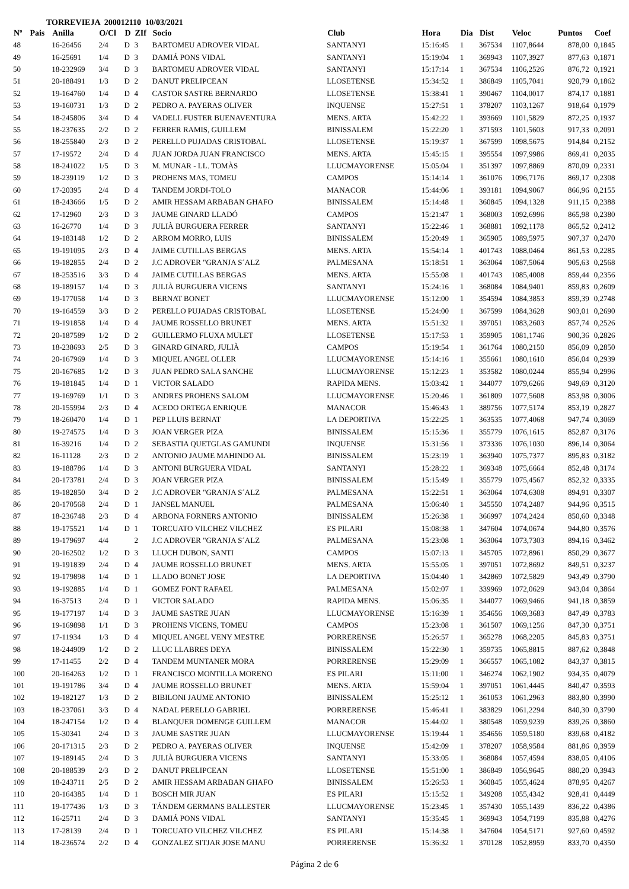TORREVIEJA 200012110 10/03/2021
| Nº | Pais | Anilla | O/Cl | D | ZIf | Socio | Club | Hora | Dia | Dist | Veloc | Puntos | Coef |
| --- | --- | --- | --- | --- | --- | --- | --- | --- | --- | --- | --- | --- | --- |
| 48 | | 16-26456 | 2/4 | D | 3 | BARTOMEU ADROVER VIDAL | SANTANYI | 15:16:45 | 1 | 367534 | 1107,8644 | 878,00 | 0,1845 |
| 49 | | 16-25691 | 1/4 | D | 3 | DAMIÁ PONS VIDAL | SANTANYI | 15:19:04 | 1 | 369943 | 1107,3927 | 877,63 | 0,1871 |
| 50 | | 18-232969 | 3/4 | D | 3 | BARTOMEU ADROVER VIDAL | SANTANYI | 15:17:14 | 1 | 367534 | 1106,2526 | 876,72 | 0,1921 |
| 51 | | 20-188491 | 1/3 | D | 2 | DANUT PRELIPCEAN | LLOSETENSE | 15:34:52 | 1 | 386849 | 1105,7041 | 920,79 | 0,1862 |
| 52 | | 19-164760 | 1/4 | D | 4 | CASTOR SASTRE BERNARDO | LLOSETENSE | 15:38:41 | 1 | 390467 | 1104,0017 | 874,17 | 0,1881 |
| 53 | | 19-160731 | 1/3 | D | 2 | PEDRO A. PAYERAS OLIVER | INQUENSE | 15:27:51 | 1 | 378207 | 1103,1267 | 918,64 | 0,1979 |
| 54 | | 18-245806 | 3/4 | D | 4 | VADELL FUSTER BUENAVENTURA | MENS. ARTA | 15:42:22 | 1 | 393669 | 1101,5829 | 872,25 | 0,1937 |
| 55 | | 18-237635 | 2/2 | D | 2 | FERRER RAMIS, GUILLEM | BINISSALEM | 15:22:20 | 1 | 371593 | 1101,5603 | 917,33 | 0,2091 |
| 56 | | 18-255840 | 2/3 | D | 2 | PERELLO PUJADAS CRISTOBAL | LLOSETENSE | 15:19:37 | 1 | 367599 | 1098,5675 | 914,84 | 0,2152 |
| 57 | | 17-19572 | 2/4 | D | 4 | JUAN JORDA JUAN FRANCISCO | MENS. ARTA | 15:45:15 | 1 | 395554 | 1097,9986 | 869,41 | 0,2035 |
| 58 | | 18-241022 | 1/5 | D | 3 | M. MUNAR - LL. TOMÀS | LLUCMAYORENSE | 15:05:04 | 1 | 351397 | 1097,8869 | 870,09 | 0,2331 |
| 59 | | 18-239119 | 1/2 | D | 3 | PROHENS MAS, TOMEU | CAMPOS | 15:14:14 | 1 | 361076 | 1096,7176 | 869,17 | 0,2308 |
| 60 | | 17-20395 | 2/4 | D | 4 | TANDEM JORDI-TOLO | MANACOR | 15:44:06 | 1 | 393181 | 1094,9067 | 866,96 | 0,2155 |
| 61 | | 18-243666 | 1/5 | D | 2 | AMIR HESSAM ARBABAN GHAFO | BINISSALEM | 15:14:48 | 1 | 360845 | 1094,1328 | 911,15 | 0,2388 |
| 62 | | 17-12960 | 2/3 | D | 3 | JAUME GINARD LLADÓ | CAMPOS | 15:21:47 | 1 | 368003 | 1092,6996 | 865,98 | 0,2380 |
| 63 | | 16-26770 | 1/4 | D | 3 | JULIÀ BURGUERA FERRER | SANTANYI | 15:22:46 | 1 | 368881 | 1092,1178 | 865,52 | 0,2412 |
| 64 | | 19-183148 | 1/2 | D | 2 | ARROM MORRO, LUIS | BINISSALEM | 15:20:49 | 1 | 365905 | 1089,5975 | 907,37 | 0,2470 |
| 65 | | 19-191095 | 2/3 | D | 4 | JAIME CUTILLAS BERGAS | MENS. ARTA | 15:54:14 | 1 | 401743 | 1088,0464 | 861,53 | 0,2285 |
| 66 | | 19-182855 | 2/4 | D | 2 | J.C ADROVER "GRANJA S´ALZ | PALMESANA | 15:18:51 | 1 | 363064 | 1087,5064 | 905,63 | 0,2568 |
| 67 | | 18-253516 | 3/3 | D | 4 | JAIME CUTILLAS BERGAS | MENS. ARTA | 15:55:08 | 1 | 401743 | 1085,4008 | 859,44 | 0,2356 |
| 68 | | 19-189157 | 1/4 | D | 3 | JULIÀ BURGUERA VICENS | SANTANYI | 15:24:16 | 1 | 368084 | 1084,9401 | 859,83 | 0,2609 |
| 69 | | 19-177058 | 1/4 | D | 3 | BERNAT BONET | LLUCMAYORENSE | 15:12:00 | 1 | 354594 | 1084,3853 | 859,39 | 0,2748 |
| 70 | | 19-164559 | 3/3 | D | 2 | PERELLO PUJADAS CRISTOBAL | LLOSETENSE | 15:24:00 | 1 | 367599 | 1084,3628 | 903,01 | 0,2690 |
| 71 | | 19-191858 | 1/4 | D | 4 | JAUME ROSSELLO BRUNET | MENS. ARTA | 15:51:32 | 1 | 397051 | 1083,2603 | 857,74 | 0,2526 |
| 72 | | 20-187589 | 1/2 | D | 2 | GUILLERMO FLUXA MULET | LLOSETENSE | 15:17:53 | 1 | 359905 | 1081,1746 | 900,36 | 0,2826 |
| 73 | | 18-238693 | 2/5 | D | 3 | GINARD GINARD, JULIÀ | CAMPOS | 15:19:54 | 1 | 361764 | 1080,2150 | 856,09 | 0,2850 |
| 74 | | 20-167969 | 1/4 | D | 3 | MIQUEL ANGEL OLLER | LLUCMAYORENSE | 15:14:16 | 1 | 355661 | 1080,1610 | 856,04 | 0,2939 |
| 75 | | 20-167685 | 1/2 | D | 3 | JUAN PEDRO SALA SANCHE | LLUCMAYORENSE | 15:12:23 | 1 | 353582 | 1080,0244 | 855,94 | 0,2996 |
| 76 | | 19-181845 | 1/4 | D | 1 | VICTOR SALADO | RAPIDA MENS. | 15:03:42 | 1 | 344077 | 1079,6266 | 949,69 | 0,3120 |
| 77 | | 19-169769 | 1/1 | D | 3 | ANDRES PROHENS SALOM | LLUCMAYORENSE | 15:20:46 | 1 | 361809 | 1077,5608 | 853,98 | 0,3006 |
| 78 | | 20-155994 | 2/3 | D | 4 | ACEDO ORTEGA ENRIQUE | MANACOR | 15:46:43 | 1 | 389756 | 1077,5174 | 853,19 | 0,2827 |
| 79 | | 18-260470 | 1/4 | D | 1 | PEP LLUIS BERNAT | LA DEPORTIVA | 15:22:25 | 1 | 363535 | 1077,4068 | 947,74 | 0,3069 |
| 80 | | 19-274575 | 1/4 | D | 3 | JOAN VERGER PIZA | BINISSALEM | 15:15:36 | 1 | 355779 | 1076,1615 | 852,87 | 0,3176 |
| 81 | | 16-39216 | 1/4 | D | 2 | SEBASTIA QUETGLAS GAMUNDI | INQUENSE | 15:31:56 | 1 | 373336 | 1076,1030 | 896,14 | 0,3064 |
| 82 | | 16-11128 | 2/3 | D | 2 | ANTONIO JAUME MAHINDO AL | BINISSALEM | 15:23:19 | 1 | 363940 | 1075,7377 | 895,83 | 0,3182 |
| 83 | | 19-188786 | 1/4 | D | 3 | ANTONI BURGUERA VIDAL | SANTANYI | 15:28:22 | 1 | 369348 | 1075,6664 | 852,48 | 0,3174 |
| 84 | | 20-173781 | 2/4 | D | 3 | JOAN VERGER PIZA | BINISSALEM | 15:15:49 | 1 | 355779 | 1075,4567 | 852,32 | 0,3335 |
| 85 | | 19-182850 | 3/4 | D | 2 | J.C ADROVER "GRANJA S´ALZ | PALMESANA | 15:22:51 | 1 | 363064 | 1074,6308 | 894,91 | 0,3307 |
| 86 | | 20-170568 | 2/4 | D | 1 | JANSEL MANUEL | PALMESANA | 15:06:40 | 1 | 345550 | 1074,2487 | 944,96 | 0,3515 |
| 87 | | 18-236748 | 2/3 | D | 4 | ARBONA FORNERS ANTONIO | BINISSALEM | 15:26:38 | 1 | 366997 | 1074,2424 | 850,60 | 0,3348 |
| 88 | | 19-175521 | 1/4 | D | 1 | TORCUATO VILCHEZ VILCHEZ | ES PILARI | 15:08:38 | 1 | 347604 | 1074,0674 | 944,80 | 0,3576 |
| 89 | | 19-179697 | 4/4 | | 2 | J.C ADROVER "GRANJA S´ALZ | PALMESANA | 15:23:08 | 1 | 363064 | 1073,7303 | 894,16 | 0,3462 |
| 90 | | 20-162502 | 1/2 | D | 3 | LLUCH DUBON, SANTI | CAMPOS | 15:07:13 | 1 | 345705 | 1072,8961 | 850,29 | 0,3677 |
| 91 | | 19-191839 | 2/4 | D | 4 | JAUME ROSSELLO BRUNET | MENS. ARTA | 15:55:05 | 1 | 397051 | 1072,8692 | 849,51 | 0,3237 |
| 92 | | 19-179898 | 1/4 | D | 1 | LLADO BONET JOSE | LA DEPORTIVA | 15:04:40 | 1 | 342869 | 1072,5829 | 943,49 | 0,3790 |
| 93 | | 19-192885 | 1/4 | D | 1 | GOMEZ FONT RAFAEL | PALMESANA | 15:02:07 | 1 | 339969 | 1072,0629 | 943,04 | 0,3864 |
| 94 | | 16-37513 | 2/4 | D | 1 | VICTOR SALADO | RAPIDA MENS. | 15:06:35 | 1 | 344077 | 1069,9466 | 941,18 | 0,3859 |
| 95 | | 19-177197 | 1/4 | D | 3 | JAUME SASTRE JUAN | LLUCMAYORENSE | 15:16:39 | 1 | 354656 | 1069,3683 | 847,49 | 0,3783 |
| 96 | | 19-169898 | 1/1 | D | 3 | PROHENS VICENS, TOMEU | CAMPOS | 15:23:08 | 1 | 361507 | 1069,1256 | 847,30 | 0,3751 |
| 97 | | 17-11934 | 1/3 | D | 4 | MIQUEL ANGEL VENY MESTRE | PORRERENSE | 15:26:57 | 1 | 365278 | 1068,2205 | 845,83 | 0,3751 |
| 98 | | 18-244909 | 1/2 | D | 2 | LLUC LLABRES DEYA | BINISSALEM | 15:22:30 | 1 | 359735 | 1065,8815 | 887,62 | 0,3848 |
| 99 | | 17-11455 | 2/2 | D | 4 | TANDEM MUNTANER MORA | PORRERENSE | 15:29:09 | 1 | 366557 | 1065,1082 | 843,37 | 0,3815 |
| 100 | | 20-164263 | 1/2 | D | 1 | FRANCISCO MONTILLA MORENO | ES PILARI | 15:11:00 | 1 | 346274 | 1062,1902 | 934,35 | 0,4079 |
| 101 | | 19-191786 | 3/4 | D | 4 | JAUME ROSSELLO BRUNET | MENS. ARTA | 15:59:04 | 1 | 397051 | 1061,4445 | 840,47 | 0,3593 |
| 102 | | 19-182127 | 1/3 | D | 2 | BIBILONI JAUME ANTONIO | BINISSALEM | 15:25:12 | 1 | 361053 | 1061,2963 | 883,80 | 0,3990 |
| 103 | | 18-237061 | 3/3 | D | 4 | NADAL PERELLO GABRIEL | PORRERENSE | 15:46:41 | 1 | 383829 | 1061,2294 | 840,30 | 0,3790 |
| 104 | | 18-247154 | 1/2 | D | 4 | BLANQUER DOMENGE GUILLEM | MANACOR | 15:44:02 | 1 | 380548 | 1059,9239 | 839,26 | 0,3860 |
| 105 | | 15-30341 | 2/4 | D | 3 | JAUME SASTRE JUAN | LLUCMAYORENSE | 15:19:44 | 1 | 354656 | 1059,5180 | 839,68 | 0,4182 |
| 106 | | 20-171315 | 2/3 | D | 2 | PEDRO A. PAYERAS OLIVER | INQUENSE | 15:42:09 | 1 | 378207 | 1058,9584 | 881,86 | 0,3959 |
| 107 | | 19-189145 | 2/4 | D | 3 | JULIÀ BURGUERA VICENS | SANTANYI | 15:33:05 | 1 | 368084 | 1057,4594 | 838,05 | 0,4106 |
| 108 | | 20-188539 | 2/3 | D | 2 | DANUT PRELIPCEAN | LLOSETENSE | 15:51:00 | 1 | 386849 | 1056,9645 | 880,20 | 0,3943 |
| 109 | | 18-243711 | 2/5 | D | 2 | AMIR HESSAM ARBABAN GHAFO | BINISSALEM | 15:26:53 | 1 | 360845 | 1055,4624 | 878,95 | 0,4267 |
| 110 | | 20-164385 | 1/4 | D | 1 | BOSCH MIR JUAN | ES PILARI | 15:15:52 | 1 | 349208 | 1055,4342 | 928,41 | 0,4449 |
| 111 | | 19-177436 | 1/3 | D | 3 | TÁNDEM GERMANS BALLESTER | LLUCMAYORENSE | 15:23:45 | 1 | 357430 | 1055,1439 | 836,22 | 0,4386 |
| 112 | | 16-25711 | 2/4 | D | 3 | DAMIÁ PONS VIDAL | SANTANYI | 15:35:45 | 1 | 369943 | 1054,7199 | 835,88 | 0,4276 |
| 113 | | 17-28139 | 2/4 | D | 1 | TORCUATO VILCHEZ VILCHEZ | ES PILARI | 15:14:38 | 1 | 347604 | 1054,5171 | 927,60 | 0,4592 |
| 114 | | 18-236574 | 2/2 | D | 4 | GONZALEZ SITJAR JOSE MANU | PORRERENSE | 15:36:32 | 1 | 370128 | 1052,8959 | 833,70 | 0,4350 |
Página 2 de 6